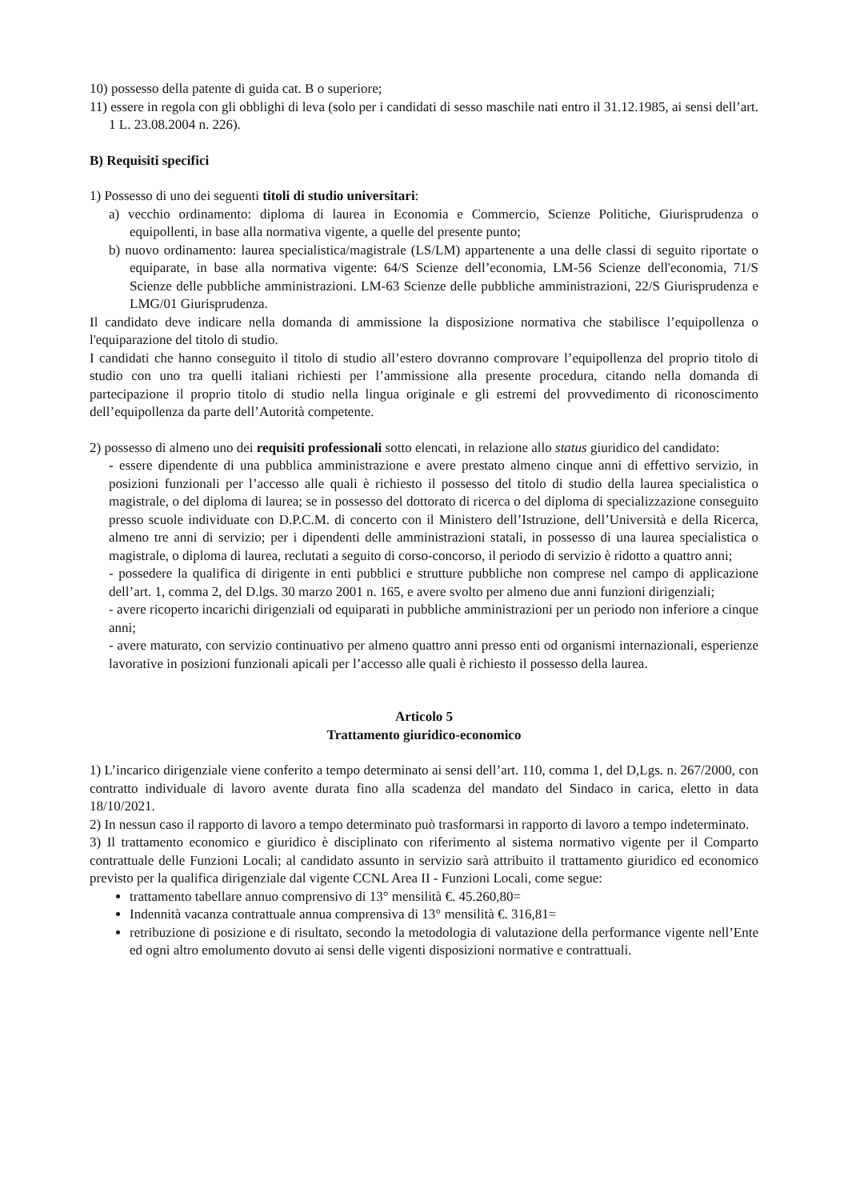10) possesso della patente di guida cat. B o superiore;
11) essere in regola con gli obblighi di leva (solo per i candidati di sesso maschile nati entro il 31.12.1985, ai sensi dell’art. 1 L. 23.08.2004 n. 226).
B) Requisiti specifici
1) Possesso di uno dei seguenti titoli di studio universitari:
a) vecchio ordinamento: diploma di laurea in Economia e Commercio, Scienze Politiche, Giurisprudenza o equipollenti, in base alla normativa vigente, a quelle del presente punto;
b) nuovo ordinamento: laurea specialistica/magistrale (LS/LM) appartenente a una delle classi di seguito riportate o equiparate, in base alla normativa vigente: 64/S Scienze dell’economia, LM-56 Scienze dell'economia, 71/S Scienze delle pubbliche amministrazioni. LM-63 Scienze delle pubbliche amministrazioni, 22/S Giurisprudenza e LMG/01 Giurisprudenza.
Il candidato deve indicare nella domanda di ammissione la disposizione normativa che stabilisce l’equipollenza o l'equiparazione del titolo di studio.
I candidati che hanno conseguito il titolo di studio all’estero dovranno comprovare l’equipollenza del proprio titolo di studio con uno tra quelli italiani richiesti per l’ammissione alla presente procedura, citando nella domanda di partecipazione il proprio titolo di studio nella lingua originale e gli estremi del provvedimento di riconoscimento dell’equipollenza da parte dell’Autorità competente.
2) possesso di almeno uno dei requisiti professionali sotto elencati, in relazione allo status giuridico del candidato:
- essere dipendente di una pubblica amministrazione e avere prestato almeno cinque anni di effettivo servizio, in posizioni funzionali per l’accesso alle quali è richiesto il possesso del titolo di studio della laurea specialistica o magistrale, o del diploma di laurea; se in possesso del dottorato di ricerca o del diploma di specializzazione conseguito presso scuole individuate con D.P.C.M. di concerto con il Ministero dell’Istruzione, dell’Università e della Ricerca, almeno tre anni di servizio; per i dipendenti delle amministrazioni statali, in possesso di una laurea specialistica o magistrale, o diploma di laurea, reclutati a seguito di corso-concorso, il periodo di servizio è ridotto a quattro anni;
- possedere la qualifica di dirigente in enti pubblici e strutture pubbliche non comprese nel campo di applicazione dell’art. 1, comma 2, del D.lgs. 30 marzo 2001 n. 165, e avere svolto per almeno due anni funzioni dirigenziali;
- avere ricoperto incarichi dirigenziali od equiparati in pubbliche amministrazioni per un periodo non inferiore a cinque anni;
- avere maturato, con servizio continuativo per almeno quattro anni presso enti od organismi internazionali, esperienze lavorative in posizioni funzionali apicali per l’accesso alle quali è richiesto il possesso della laurea.
Articolo 5
Trattamento giuridico-economico
1) L’incarico dirigenziale viene conferito a tempo determinato ai sensi dell’art. 110, comma 1, del D,Lgs. n. 267/2000, con contratto individuale di lavoro avente durata fino alla scadenza del mandato del Sindaco in carica, eletto in data 18/10/2021.
2) In nessun caso il rapporto di lavoro a tempo determinato può trasformarsi in rapporto di lavoro a tempo indeterminato.
3) Il trattamento economico e giuridico è disciplinato con riferimento al sistema normativo vigente per il Comparto contrattuale delle Funzioni Locali; al candidato assunto in servizio sarà attribuito il trattamento giuridico ed economico previsto per la qualifica dirigenziale dal vigente CCNL Area II - Funzioni Locali, come segue:
trattamento tabellare annuo comprensivo di 13° mensilità €. 45.260,80=
Indennità vacanza contrattuale annua comprensiva di 13° mensilità €. 316,81=
retribuzione di posizione e di risultato, secondo la metodologia di valutazione della performance vigente nell’Ente ed ogni altro emolumento dovuto ai sensi delle vigenti disposizioni normative e contrattuali.